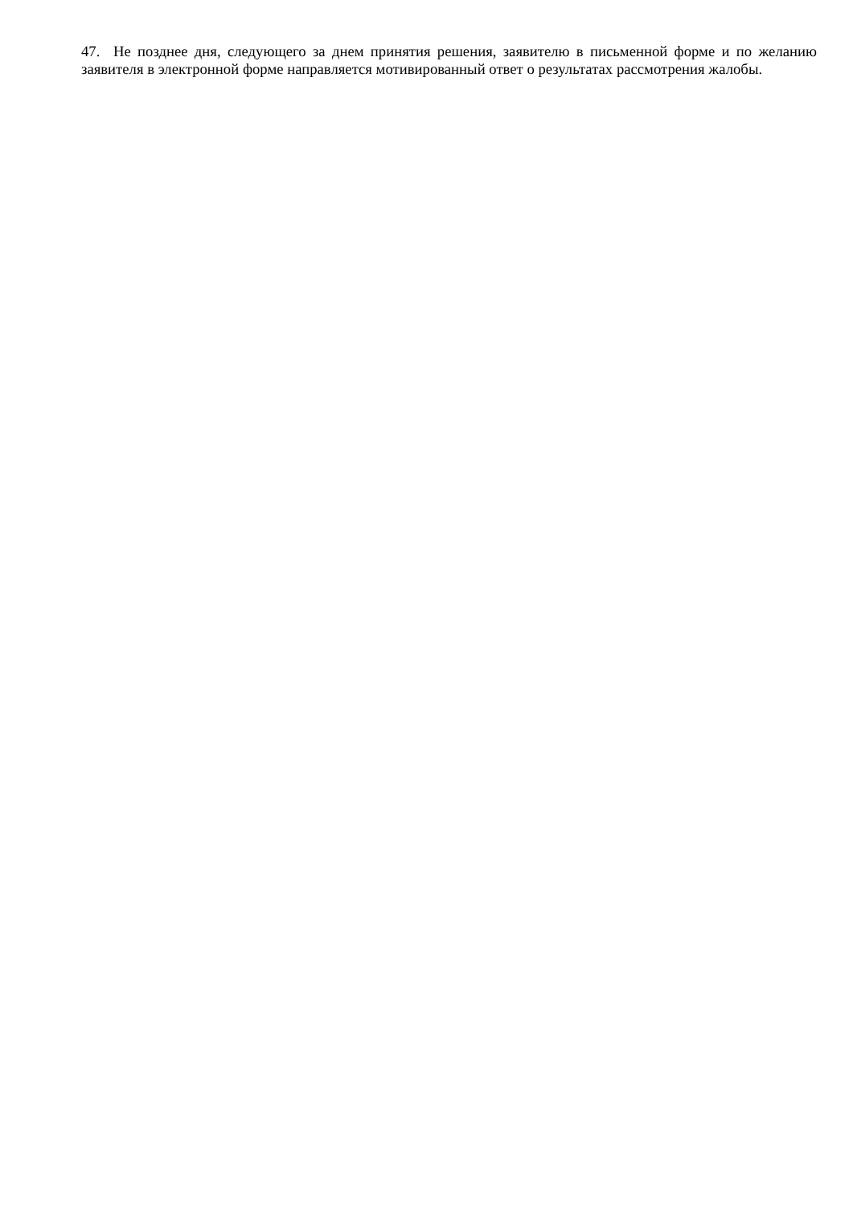47. Не позднее дня, следующего за днем принятия решения, заявителю в письменной форме и по желанию заявителя в электронной форме направляется мотивированный ответ о результатах рассмотрения жалобы.